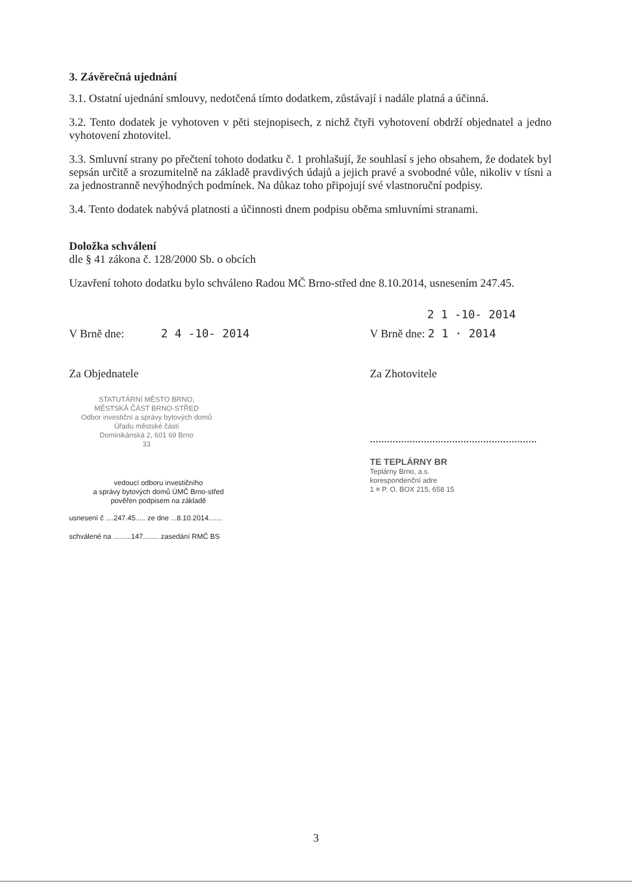3. Závěrečná ujednání
3.1. Ostatní ujednání smlouvy, nedotčená tímto dodatkem, zůstávají i nadále platná a účinná.
3.2. Tento dodatek je vyhotoven v pěti stejnopisech, z nichž čtyři vyhotovení obdrží objednatel a jedno vyhotovení zhotovitel.
3.3. Smluvní strany po přečtení tohoto dodatku č. 1 prohlašují, že souhlasí s jeho obsahem, že dodatek byl sepsán určitě a srozumitelně na základě pravdivých údajů a jejich pravé a svobodné vůle, nikoliv v tísni a za jednostranně nevýhodných podmínek. Na důkaz toho připojují své vlastnoruční podpisy.
3.4. Tento dodatek nabývá platnosti a účinnosti dnem podpisu oběma smluvními stranami.
Doložka schválení
dle § 41 zákona č. 128/2000 Sb. o obcích
Uzavření tohoto dodatku bylo schváleno Radou MČ Brno-střed dne 8.10.2014, usnesením 247.45.
2 1 -10- 2014
V Brně dne: 2 4 -10- 2014 V Brně dne: 2 1 · 2014
Za Objednatele Za Zhotovitele
STATUTÁRNÍ MĚSTO BRNO,
MĚSTSKÁ ČÁST BRNO-STŘED
Odbor investiční a správy bytových domů
Úřadu městské části
Dominikánská 2, 601 69 Brno
33
vedoucí odboru investičního
a správy bytových domů ÚMČ Brno-střed
pověřen podpisem na základě
usnesení č ....247.45..... ze dne ...8.10.2014.......
schválené na .........147........ zasedání RMČ BS
...........................................................
TE TEPLÁRNY BR
Teplárny Brno, a.s.
korespondenční adre
1 ≡ P. O. BOX 215, 658 15
3